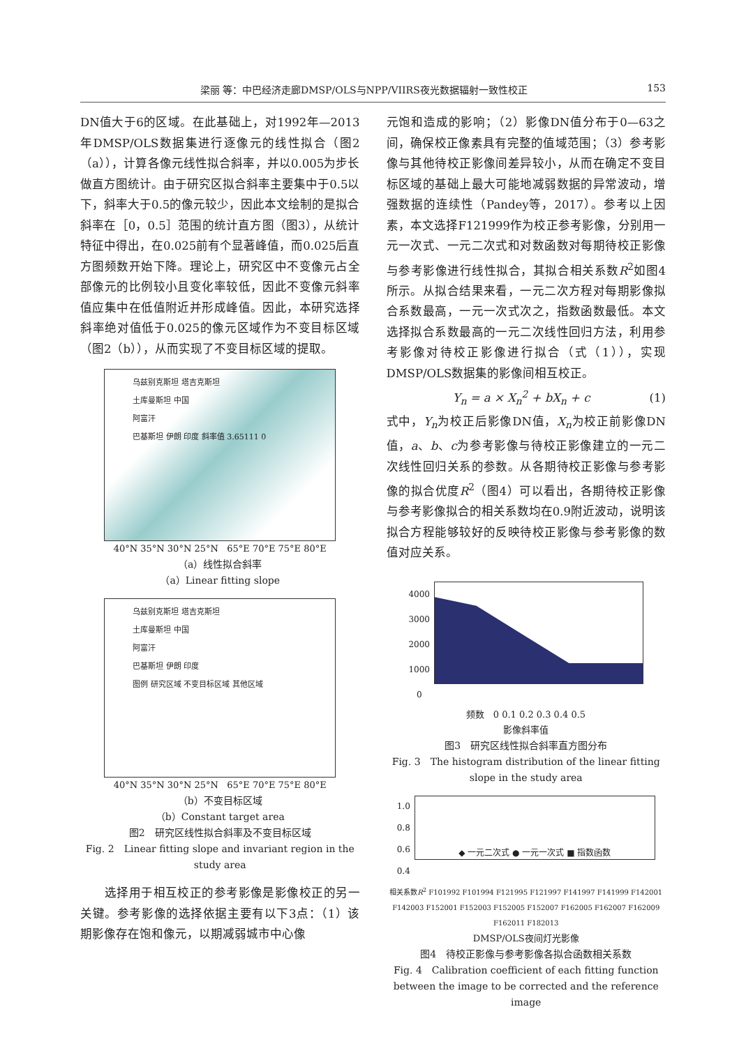梁丽 等：中巴经济走廊DMSP/OLS与NPP/VIIRS夜光数据辐射一致性校正 153
DN值大于6的区域。在此基础上，对1992年—2013年DMSP/OLS数据集进行逐像元的线性拟合（图2（a）），计算各像元线性拟合斜率，并以0.005为步长做直方图统计。由于研究区拟合斜率主要集中于0.5以下，斜率大于0.5的像元较少，因此本文绘制的是拟合斜率在［0，0.5］范围的统计直方图（图3），从统计特征中得出，在0.025前有个显著峰值，而0.025后直方图频数开始下降。理论上，研究区中不变像元占全部像元的比例较小且变化率较低，因此不变像元斜率值应集中在低值附近并形成峰值。因此，本研究选择斜率绝对值低于0.025的像元区域作为不变目标区域（图2（b）），从而实现了不变目标区域的提取。
乌兹别克斯坦 塔吉克斯坦
土库曼斯坦 中国
阿富汗
巴基斯坦 伊朗 印度 斜率值 3.65111 0
40°N 35°N 30°N 25°N 65°E 70°E 75°E 80°E
（a）线性拟合斜率
（a）Linear fitting slope
乌兹别克斯坦 塔吉克斯坦
土库曼斯坦 中国
阿富汗
巴基斯坦 伊朗 印度
图例 研究区域 不变目标区域 其他区域
40°N 35°N 30°N 25°N 65°E 70°E 75°E 80°E
（b）不变目标区域
（b）Constant target area
图2　研究区线性拟合斜率及不变目标区域
Fig. 2　Linear fitting slope and invariant region in the study area
　　选择用于相互校正的参考影像是影像校正的另一关键。参考影像的选择依据主要有以下3点：（1）该期影像存在饱和像元，以期减弱城市中心像
元饱和造成的影响；（2）影像DN值分布于0—63之间，确保校正像素具有完整的值域范围；（3）参考影像与其他待校正影像间差异较小，从而在确定不变目标区域的基础上最大可能地减弱数据的异常波动，增强数据的连续性（Pandey等，2017）。参考以上因素，本文选择F121999作为校正参考影像，分别用一元一次式、一元二次式和对数函数对每期待校正影像与参考影像进行线性拟合，其拟合相关系数R<sup>2</sup>如图4所示。从拟合结果来看，一元二次方程对每期影像拟合系数最高，一元一次式次之，指数函数最低。本文选择拟合系数最高的一元二次线性回归方法，利用参考影像对待校正影像进行拟合（式（1）），实现DMSP/OLS数据集的影像间相互校正。
Y<sub>n</sub> = a × X<sub>n</sub><sup>2</sup> + bX<sub>n</sub> + c (1)
式中，Y<sub>n</sub>为校正后影像DN值，X<sub>n</sub>为校正前影像DN值，a、b、c为参考影像与待校正影像建立的一元二次线性回归关系的参数。从各期待校正影像与参考影像的拟合优度R<sup>2</sup>（图4）可以看出，各期待校正影像与参考影像拟合的相关系数均在0.9附近波动，说明该拟合方程能够较好的反映待校正影像与参考影像的数值对应关系。
4000
3000
2000
1000
0
频数 0 0.1 0.2 0.3 0.4 0.5
影像斜率值
图3　研究区线性拟合斜率直方图分布
Fig. 3　The histogram distribution of the linear fitting slope in the study area
1.0
0.8
0.6
0.4
◆ 一元二次式 ● 一元一次式 ■ 指数函数
相关系数R<sup>2</sup> F101992 F101994 F121995 F121997 F141997 F141999 F142001 F142003 F152001 F152003 F152005 F152007 F162005 F162007 F162009 F162011 F182013
DMSP/OLS夜间灯光影像
图4　待校正影像与参考影像各拟合函数相关系数
Fig. 4　Calibration coefficient of each fitting function between the image to be corrected and the reference image